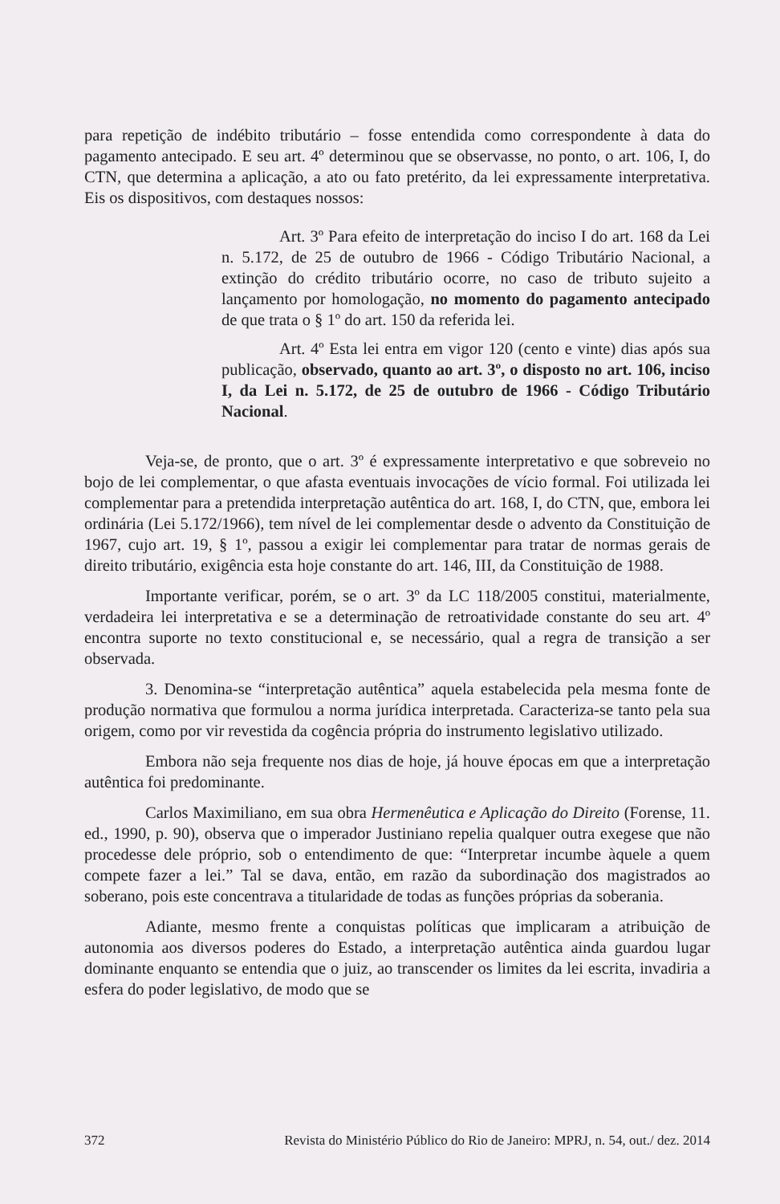para repetição de indébito tributário – fosse entendida como correspondente à data do pagamento antecipado. E seu art. 4º determinou que se observasse, no ponto, o art. 106, I, do CTN, que determina a aplicação, a ato ou fato pretérito, da lei expressamente interpretativa. Eis os dispositivos, com destaques nossos:
Art. 3º Para efeito de interpretação do inciso I do art. 168 da Lei n. 5.172, de 25 de outubro de 1966 - Código Tributário Nacional, a extinção do crédito tributário ocorre, no caso de tributo sujeito a lançamento por homologação, no momento do pagamento antecipado de que trata o § 1º do art. 150 da referida lei.
Art. 4º Esta lei entra em vigor 120 (cento e vinte) dias após sua publicação, observado, quanto ao art. 3º, o disposto no art. 106, inciso I, da Lei n. 5.172, de 25 de outubro de 1966 - Código Tributário Nacional.
Veja-se, de pronto, que o art. 3º é expressamente interpretativo e que sobreveio no bojo de lei complementar, o que afasta eventuais invocações de vício formal. Foi utilizada lei complementar para a pretendida interpretação autêntica do art. 168, I, do CTN, que, embora lei ordinária (Lei 5.172/1966), tem nível de lei complementar desde o advento da Constituição de 1967, cujo art. 19, § 1º, passou a exigir lei complementar para tratar de normas gerais de direito tributário, exigência esta hoje constante do art. 146, III, da Constituição de 1988.
Importante verificar, porém, se o art. 3º da LC 118/2005 constitui, materialmente, verdadeira lei interpretativa e se a determinação de retroatividade constante do seu art. 4º encontra suporte no texto constitucional e, se necessário, qual a regra de transição a ser observada.
3. Denomina-se “interpretação autêntica” aquela estabelecida pela mesma fonte de produção normativa que formulou a norma jurídica interpretada. Caracteriza-se tanto pela sua origem, como por vir revestida da cogência própria do instrumento legislativo utilizado.
Embora não seja frequente nos dias de hoje, já houve épocas em que a interpretação autêntica foi predominante.
Carlos Maximiliano, em sua obra Hermenêutica e Aplicação do Direito (Forense, 11. ed., 1990, p. 90), observa que o imperador Justiniano repelia qualquer outra exegese que não procedesse dele próprio, sob o entendimento de que: “Interpretar incumbe àquele a quem compete fazer a lei.” Tal se dava, então, em razão da subordinação dos magistrados ao soberano, pois este concentrava a titularidade de todas as funções próprias da soberania.
Adiante, mesmo frente a conquistas políticas que implicaram a atribuição de autonomia aos diversos poderes do Estado, a interpretação autêntica ainda guardou lugar dominante enquanto se entendia que o juiz, ao transcender os limites da lei escrita, invadiria a esfera do poder legislativo, de modo que se
372 Revista do Ministério Público do Rio de Janeiro: MPRJ, n. 54, out./ dez. 2014